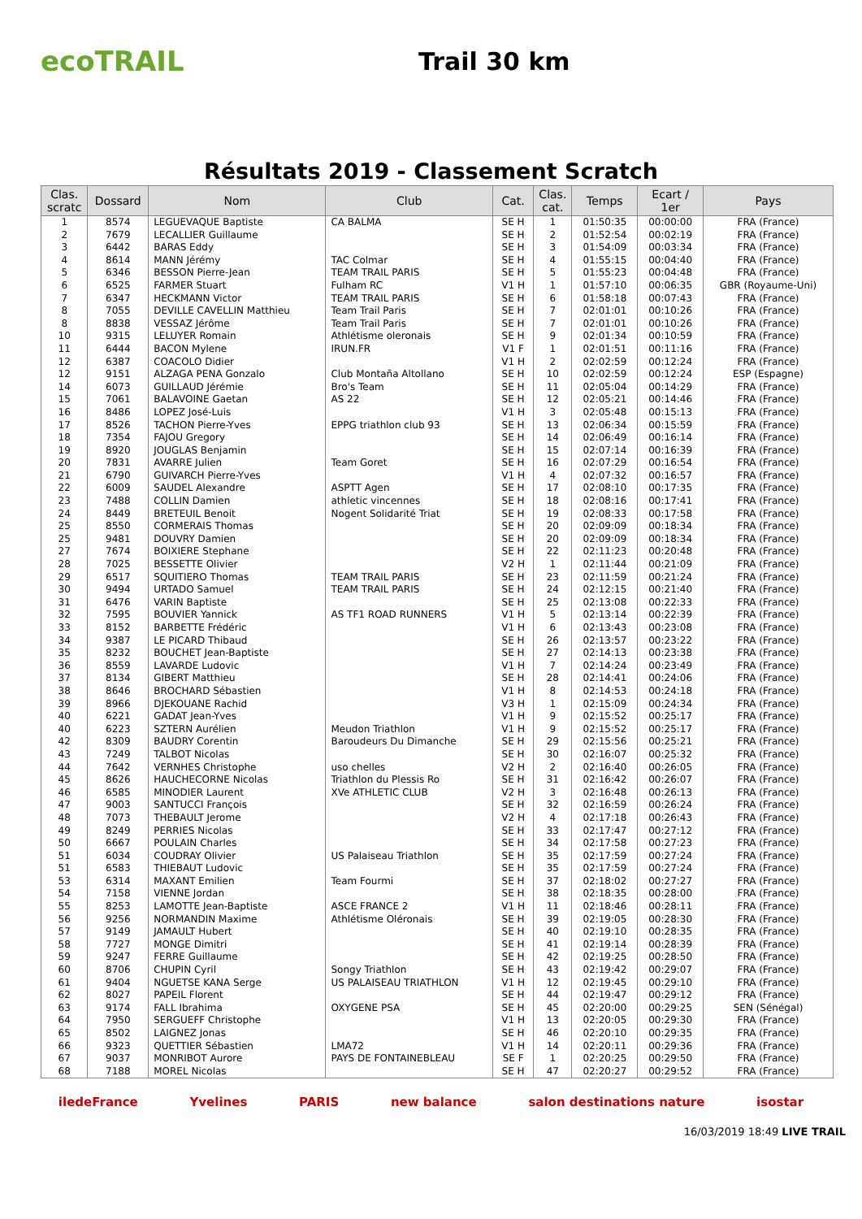ecoTRAIL
Trail 30 km
Résultats 2019 - Classement Scratch
| Clas. scratc | Dossard | Nom | Club | Cat. | Clas. cat. | Temps | Ecart / 1er | Pays |
| --- | --- | --- | --- | --- | --- | --- | --- | --- |
| 1 | 8574 | LEGUEVAQUE Baptiste | CA BALMA | SE H | 1 | 01:50:35 | 00:00:00 | FRA (France) |
| 2 | 7679 | LECALLIER Guillaume | | SE H | 2 | 01:52:54 | 00:02:19 | FRA (France) |
| 3 | 6442 | BARAS Eddy | | SE H | 3 | 01:54:09 | 00:03:34 | FRA (France) |
| 4 | 8614 | MANN Jérémy | TAC Colmar | SE H | 4 | 01:55:15 | 00:04:40 | FRA (France) |
| 5 | 6346 | BESSON Pierre-Jean | TEAM TRAIL PARIS | SE H | 5 | 01:55:23 | 00:04:48 | FRA (France) |
| 6 | 6525 | FARMER Stuart | Fulham RC | V1 H | 1 | 01:57:10 | 00:06:35 | GBR (Royaume-Uni) |
| 7 | 6347 | HECKMANN Victor | TEAM TRAIL PARIS | SE H | 6 | 01:58:18 | 00:07:43 | FRA (France) |
| 8 | 7055 | DEVILLE CAVELLIN Matthieu | Team Trail Paris | SE H | 7 | 02:01:01 | 00:10:26 | FRA (France) |
| 8 | 8838 | VESSAZ Jérôme | Team Trail Paris | SE H | 7 | 02:01:01 | 00:10:26 | FRA (France) |
| 10 | 9315 | LELUYER Romain | Athlétisme oleronais | SE H | 9 | 02:01:34 | 00:10:59 | FRA (France) |
| 11 | 6444 | BACON Mylene | IRUN.FR | V1 F | 1 | 02:01:51 | 00:11:16 | FRA (France) |
| 12 | 6387 | COACOLO Didier | | V1 H | 2 | 02:02:59 | 00:12:24 | FRA (France) |
| 12 | 9151 | ALZAGA PENA Gonzalo | Club Montaña Altollano | SE H | 10 | 02:02:59 | 00:12:24 | ESP (Espagne) |
| 14 | 6073 | GUILLAUD Jérémie | Bro's Team | SE H | 11 | 02:05:04 | 00:14:29 | FRA (France) |
| 15 | 7061 | BALAVOINE Gaetan | AS 22 | SE H | 12 | 02:05:21 | 00:14:46 | FRA (France) |
| 16 | 8486 | LOPEZ José-Luis | | V1 H | 3 | 02:05:48 | 00:15:13 | FRA (France) |
| 17 | 8526 | TACHON Pierre-Yves | EPPG triathlon club 93 | SE H | 13 | 02:06:34 | 00:15:59 | FRA (France) |
| 18 | 7354 | FAJOU Gregory | | SE H | 14 | 02:06:49 | 00:16:14 | FRA (France) |
| 19 | 8920 | JOUGLAS Benjamin | | SE H | 15 | 02:07:14 | 00:16:39 | FRA (France) |
| 20 | 7831 | AVARRE Julien | Team Goret | SE H | 16 | 02:07:29 | 00:16:54 | FRA (France) |
| 21 | 6790 | GUIVARCH Pierre-Yves | | V1 H | 4 | 02:07:32 | 00:16:57 | FRA (France) |
| 22 | 6009 | SAUDEL Alexandre | ASPTT Agen | SE H | 17 | 02:08:10 | 00:17:35 | FRA (France) |
| 23 | 7488 | COLLIN Damien | athletic vincennes | SE H | 18 | 02:08:16 | 00:17:41 | FRA (France) |
| 24 | 8449 | BRETEUIL Benoit | Nogent Solidarité Triat | SE H | 19 | 02:08:33 | 00:17:58 | FRA (France) |
| 25 | 8550 | CORMERAIS Thomas | | SE H | 20 | 02:09:09 | 00:18:34 | FRA (France) |
| 25 | 9481 | DOUVRY Damien | | SE H | 20 | 02:09:09 | 00:18:34 | FRA (France) |
| 27 | 7674 | BOIXIERE Stephane | | SE H | 22 | 02:11:23 | 00:20:48 | FRA (France) |
| 28 | 7025 | BESSETTE Olivier | | V2 H | 1 | 02:11:44 | 00:21:09 | FRA (France) |
| 29 | 6517 | SQUITIERO Thomas | TEAM TRAIL PARIS | SE H | 23 | 02:11:59 | 00:21:24 | FRA (France) |
| 30 | 9494 | URTADO Samuel | TEAM TRAIL PARIS | SE H | 24 | 02:12:15 | 00:21:40 | FRA (France) |
| 31 | 6476 | VARIN Baptiste | | SE H | 25 | 02:13:08 | 00:22:33 | FRA (France) |
| 32 | 7595 | BOUVIER Yannick | AS TF1 ROAD RUNNERS | V1 H | 5 | 02:13:14 | 00:22:39 | FRA (France) |
| 33 | 8152 | BARBETTE Frédéric | | V1 H | 6 | 02:13:43 | 00:23:08 | FRA (France) |
| 34 | 9387 | LE PICARD Thibaud | | SE H | 26 | 02:13:57 | 00:23:22 | FRA (France) |
| 35 | 8232 | BOUCHET Jean-Baptiste | | SE H | 27 | 02:14:13 | 00:23:38 | FRA (France) |
| 36 | 8559 | LAVARDE Ludovic | | V1 H | 7 | 02:14:24 | 00:23:49 | FRA (France) |
| 37 | 8134 | GIBERT Matthieu | | SE H | 28 | 02:14:41 | 00:24:06 | FRA (France) |
| 38 | 8646 | BROCHARD Sébastien | | V1 H | 8 | 02:14:53 | 00:24:18 | FRA (France) |
| 39 | 8966 | DJEKOUANE Rachid | | V3 H | 1 | 02:15:09 | 00:24:34 | FRA (France) |
| 40 | 6221 | GADAT Jean-Yves | | V1 H | 9 | 02:15:52 | 00:25:17 | FRA (France) |
| 40 | 6223 | SZTERN Aurélien | Meudon Triathlon | V1 H | 9 | 02:15:52 | 00:25:17 | FRA (France) |
| 42 | 8309 | BAUDRY Corentin | Baroudeurs Du Dimanche | SE H | 29 | 02:15:56 | 00:25:21 | FRA (France) |
| 43 | 7249 | TALBOT Nicolas | | SE H | 30 | 02:16:07 | 00:25:32 | FRA (France) |
| 44 | 7642 | VERNHES Christophe | uso chelles | V2 H | 2 | 02:16:40 | 00:26:05 | FRA (France) |
| 45 | 8626 | HAUCHECORNE Nicolas | Triathlon du Plessis Ro | SE H | 31 | 02:16:42 | 00:26:07 | FRA (France) |
| 46 | 6585 | MINODIER Laurent | XVe ATHLETIC CLUB | V2 H | 3 | 02:16:48 | 00:26:13 | FRA (France) |
| 47 | 9003 | SANTUCCI François | | SE H | 32 | 02:16:59 | 00:26:24 | FRA (France) |
| 48 | 7073 | THEBAULT Jerome | | V2 H | 4 | 02:17:18 | 00:26:43 | FRA (France) |
| 49 | 8249 | PERRIES Nicolas | | SE H | 33 | 02:17:47 | 00:27:12 | FRA (France) |
| 50 | 6667 | POULAIN Charles | | SE H | 34 | 02:17:58 | 00:27:23 | FRA (France) |
| 51 | 6034 | COUDRAY Olivier | US Palaiseau Triathlon | SE H | 35 | 02:17:59 | 00:27:24 | FRA (France) |
| 51 | 6583 | THIEBAUT Ludovic | | SE H | 35 | 02:17:59 | 00:27:24 | FRA (France) |
| 53 | 6314 | MAXANT Emilien | Team Fourmi | SE H | 37 | 02:18:02 | 00:27:27 | FRA (France) |
| 54 | 7158 | VIENNE Jordan | | SE H | 38 | 02:18:35 | 00:28:00 | FRA (France) |
| 55 | 8253 | LAMOTTE Jean-Baptiste | ASCE FRANCE 2 | V1 H | 11 | 02:18:46 | 00:28:11 | FRA (France) |
| 56 | 9256 | NORMANDIN Maxime | Athlétisme Oléronais | SE H | 39 | 02:19:05 | 00:28:30 | FRA (France) |
| 57 | 9149 | JAMAULT Hubert | | SE H | 40 | 02:19:10 | 00:28:35 | FRA (France) |
| 58 | 7727 | MONGE Dimitri | | SE H | 41 | 02:19:14 | 00:28:39 | FRA (France) |
| 59 | 9247 | FERRE Guillaume | | SE H | 42 | 02:19:25 | 00:28:50 | FRA (France) |
| 60 | 8706 | CHUPIN Cyril | Songy Triathlon | SE H | 43 | 02:19:42 | 00:29:07 | FRA (France) |
| 61 | 9404 | NGUETSE KANA Serge | US PALAISEAU TRIATHLON | V1 H | 12 | 02:19:45 | 00:29:10 | FRA (France) |
| 62 | 8027 | PAPEIL Florent | | SE H | 44 | 02:19:47 | 00:29:12 | FRA (France) |
| 63 | 9174 | FALL Ibrahima | OXYGENE PSA | SE H | 45 | 02:20:00 | 00:29:25 | SEN (Sénégal) |
| 64 | 7950 | SERGUEFF Christophe | | V1 H | 13 | 02:20:05 | 00:29:30 | FRA (France) |
| 65 | 8502 | LAIGNEZ Jonas | | SE H | 46 | 02:20:10 | 00:29:35 | FRA (France) |
| 66 | 9323 | QUETTIER Sébastien | LMA72 | V1 H | 14 | 02:20:11 | 00:29:36 | FRA (France) |
| 67 | 9037 | MONRIBOT Aurore | PAYS DE FONTAINEBLEAU | SE F | 1 | 02:20:25 | 00:29:50 | FRA (France) |
| 68 | 7188 | MOREL Nicolas | | SE H | 47 | 02:20:27 | 00:29:52 | FRA (France) |
iledeFrance Yvelines PARIS new balance salon destinations nature isostar
16/03/2019 18:49 LIVE TRAIL